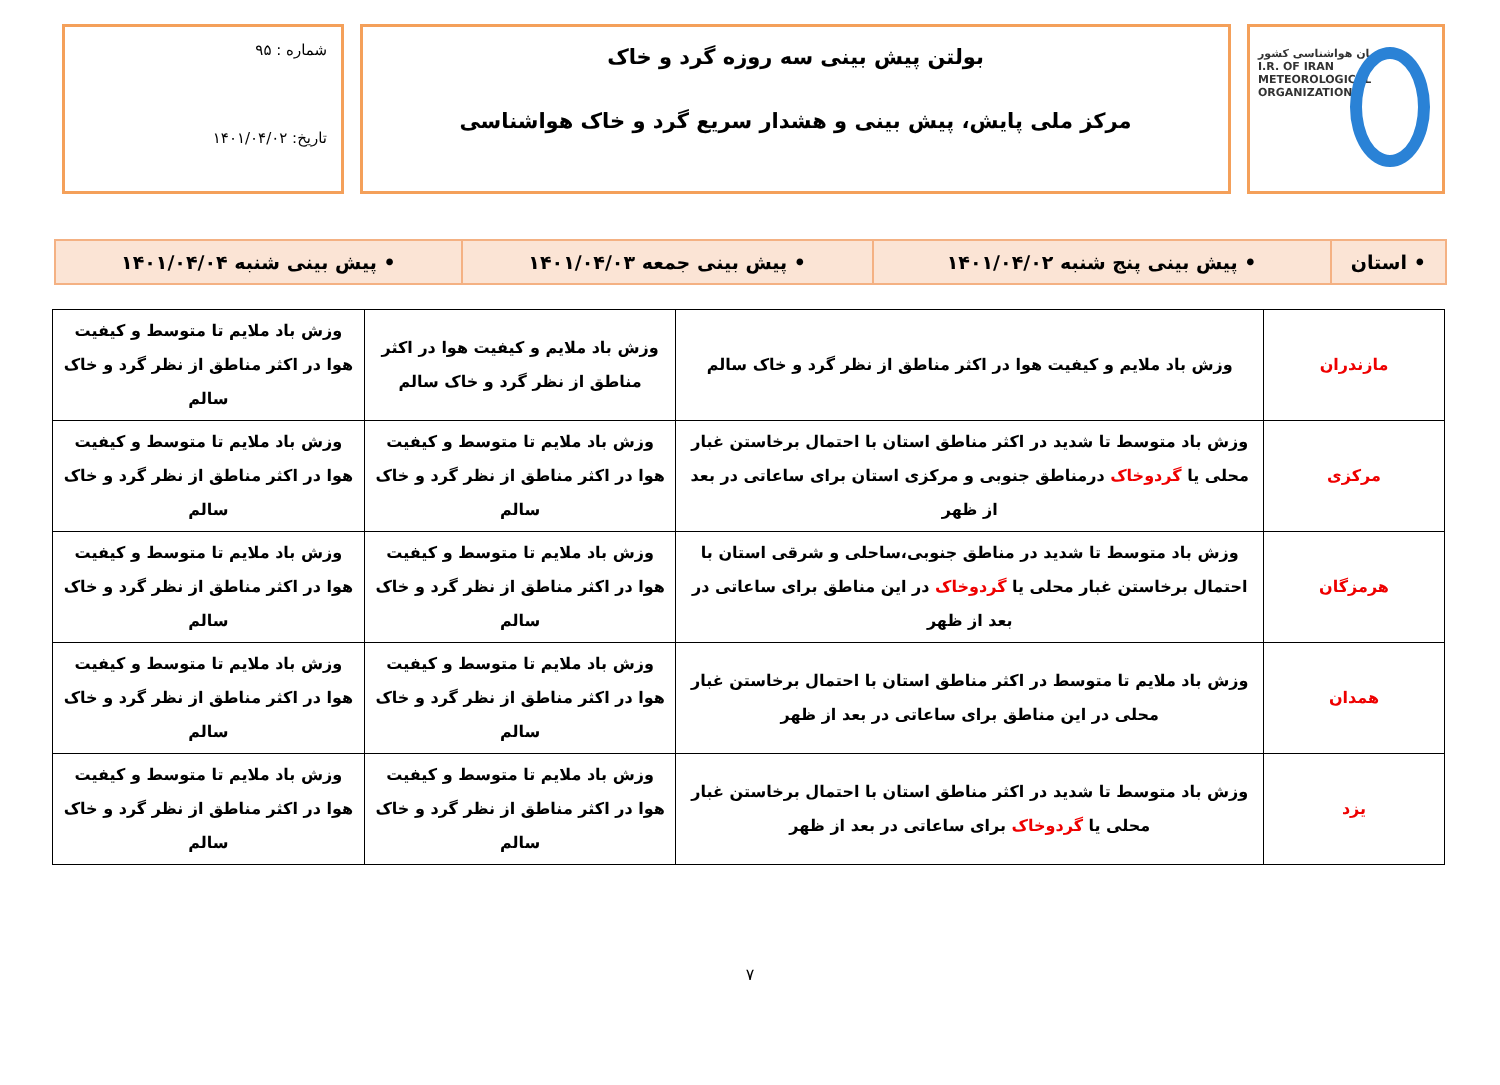سازمان هواشناسی کشور
I.R. OF IRAN
METEOROLOGICAL
ORGANIZATION
بولتن پیش بینی سه روزه گرد و خاک
مرکز ملی پایش، پیش بینی و هشدار سریع گرد و خاک هواشناسی
شماره : ۹۵
تاریخ: ۱۴۰۱/۰۴/۰۲
| • استان | • پیش بینی پنج شنبه ۱۴۰۱/۰۴/۰۲ | • پیش بینی جمعه ۱۴۰۱/۰۴/۰۳ | • پیش بینی شنبه ۱۴۰۱/۰۴/۰۴ |
| مازندران | وزش باد ملایم و کیفیت هوا در اکثر مناطق از نظر گرد و خاک سالم | وزش باد ملایم و کیفیت هوا در اکثر مناطق از نظر گرد و خاک سالم | وزش باد ملایم تا متوسط و کیفیت هوا در اکثر مناطق از نظر گرد و خاک سالم |
| مرکزی | وزش باد متوسط تا شدید در اکثر مناطق استان با احتمال برخاستن غبار محلی یا گردوخاک درمناطق جنوبی و مرکزی استان برای ساعاتی در بعد از ظهر | وزش باد ملایم تا متوسط و کیفیت هوا در اکثر مناطق از نظر گرد و خاک سالم | وزش باد ملایم تا متوسط و کیفیت هوا در اکثر مناطق از نظر گرد و خاک سالم |
| هرمزگان | وزش باد متوسط تا شدید در مناطق جنوبی،ساحلی و شرقی استان با احتمال برخاستن غبار محلی یا گردوخاک در این مناطق برای ساعاتی در بعد از ظهر | وزش باد ملایم تا متوسط و کیفیت هوا در اکثر مناطق از نظر گرد و خاک سالم | وزش باد ملایم تا متوسط و کیفیت هوا در اکثر مناطق از نظر گرد و خاک سالم |
| همدان | وزش باد ملایم تا متوسط در اکثر مناطق استان با احتمال برخاستن غبار محلی در این مناطق برای ساعاتی در بعد از ظهر | وزش باد ملایم تا متوسط و کیفیت هوا در اکثر مناطق از نظر گرد و خاک سالم | وزش باد ملایم تا متوسط و کیفیت هوا در اکثر مناطق از نظر گرد و خاک سالم |
| یزد | وزش باد متوسط تا شدید در اکثر مناطق استان با احتمال برخاستن غبار محلی یا گردوخاک برای ساعاتی در بعد از ظهر | وزش باد ملایم تا متوسط و کیفیت هوا در اکثر مناطق از نظر گرد و خاک سالم | وزش باد ملایم تا متوسط و کیفیت هوا در اکثر مناطق از نظر گرد و خاک سالم |
۷